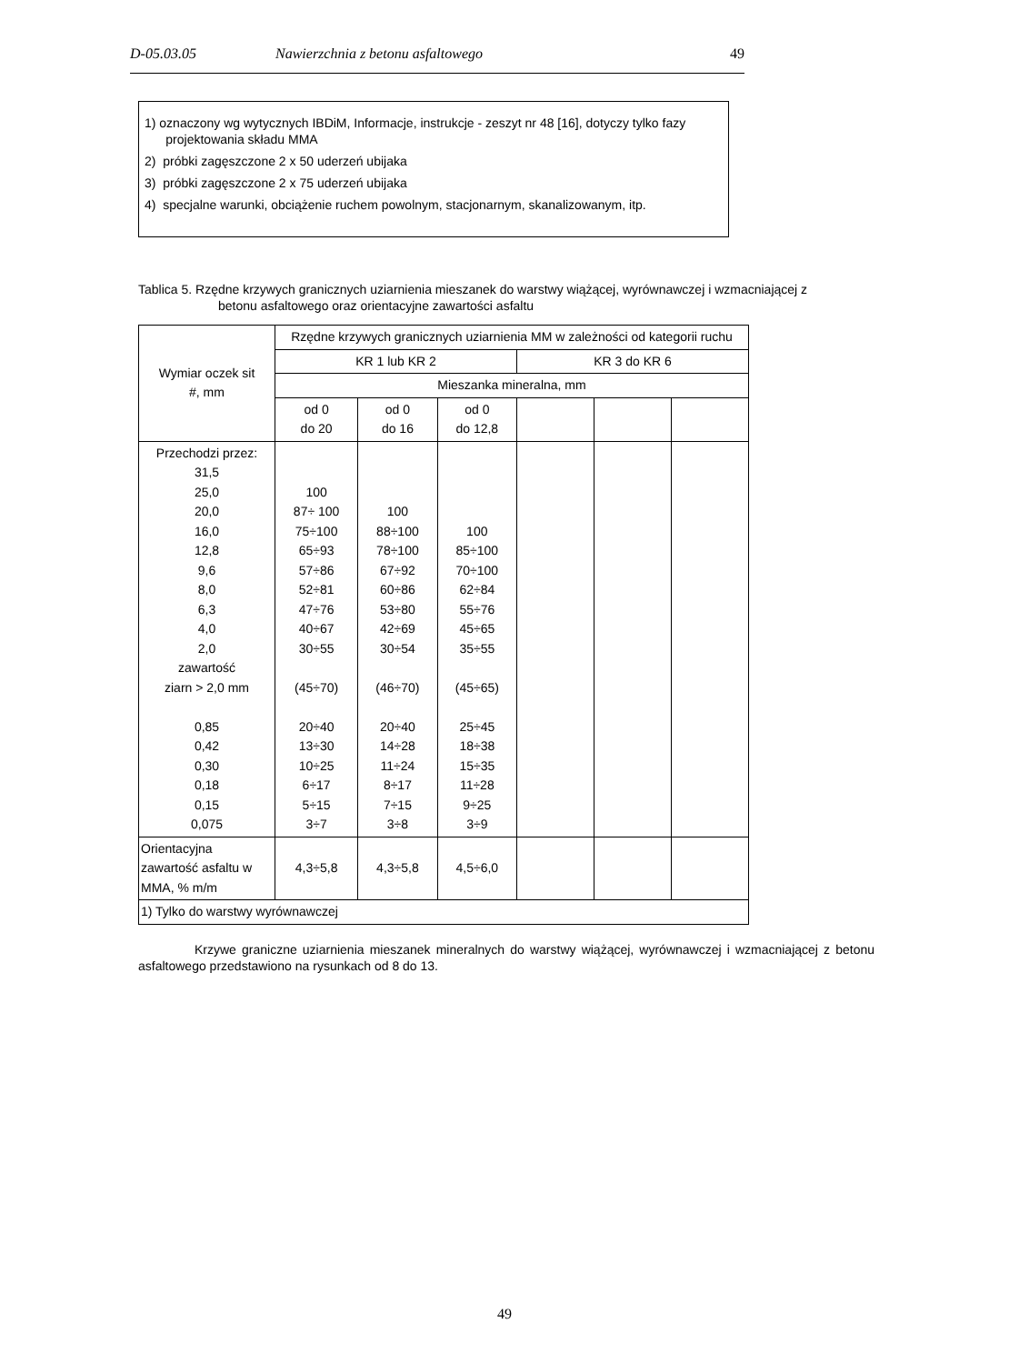D-05.03.05 Nawierzchnia z betonu asfaltowego 49
1) oznaczony wg wytycznych IBDiM, Informacje, instrukcje - zeszyt nr 48 [16], dotyczy tylko fazy
projektowania składu MMA
2) próbki zagęszczone 2 x 50 uderzeń ubijaka
3) próbki zagęszczone 2 x 75 uderzeń ubijaka
4) specjalne warunki, obciążenie ruchem powolnym, stacjonarnym, skanalizowanym, itp.
Tablica 5. Rzędne krzywych granicznych uziarnienia mieszanek do warstwy wiążącej, wyrównawczej i wzmacniającej z
betonu asfaltowego oraz orientacyjne zawartości asfaltu
| Wymiar oczek sit #, mm | Rzędne krzywych granicznych uziarnienia MM w zależności od kategorii ruchu | | | | | |
| | KR 1 lub KR 2 | | | KR 3 do KR 6 | | |
| | Mieszanka mineralna, mm | | | | | |
| | od 0 do 20 | od 0 do 16 | od 0 do 12,8 | | | |
| Przechodzi przez: 31,5 25,0 20,0 16,0 12,8 9,6 8,0 6,3 4,0 2,0 zawartość ziarn > 2,0 mm 0,85 0,42 0,30 0,18 0,15 0,075 | 100 87÷ 100 75÷100 65÷93 57÷86 52÷81 47÷76 40÷67 30÷55 (45÷70) 20÷40 13÷30 10÷25 6÷17 5÷15 3÷7 | 100 88÷100 78÷100 67÷92 60÷86 53÷80 42÷69 30÷54 (46÷70) 20÷40 14÷28 11÷24 8÷17 7÷15 3÷8 | 100 85÷100 70÷100 62÷84 55÷76 45÷65 35÷55 (45÷65) 25÷45 18÷38 15÷35 11÷28 9÷25 3÷9 | | | |
| Orientacyjna zawartość asfaltu w MMA, % m/m | 4,3÷5,8 | 4,3÷5,8 | 4,5÷6,0 | | | |
| 1) Tylko do warstwy wyrównawczej | | | | | | |
Krzywe graniczne uziarnienia mieszanek mineralnych do warstwy wiążącej, wyrównawczej i wzmacniającej z betonu asfaltowego przedstawiono na rysunkach od 8 do 13.
49